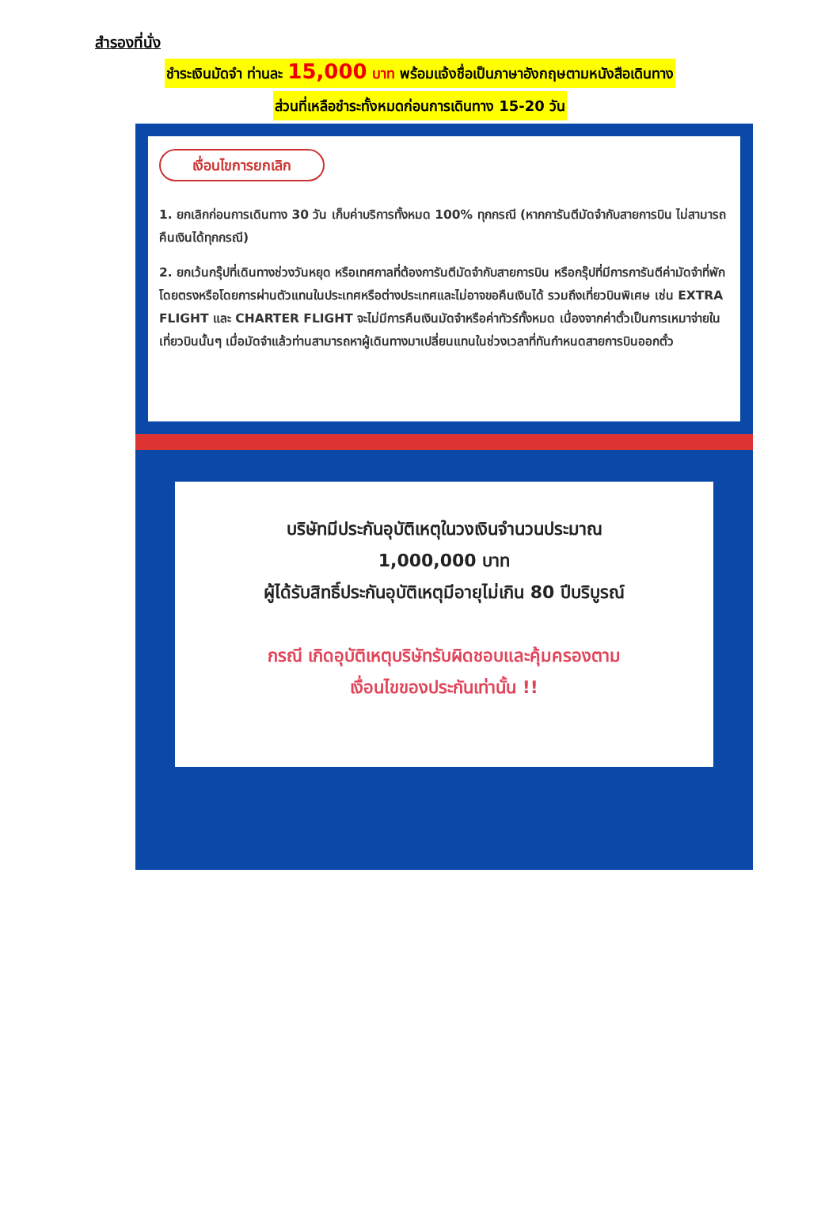สำรองที่นั่ง
ชำระเงินมัดจำ ท่านละ 15,000 บาท พร้อมแจ้งชื่อเป็นภาษาอังกฤษตามหนังสือเดินทาง
ส่วนที่เหลือชำระทั้งหมดก่อนการเดินทาง 15-20 วัน
เงื่อนไขการยกเลิก
1. ยกเลิกก่อนการเดินทาง 30 วัน เก็บค่าบริการทั้งหมด 100% ทุกกรณี (หากการันตีมัดจำกับสายการบิน ไม่สามารถคืนเงินได้ทุกกรณี)
2. ยกเว้นกรุ๊ปที่เดินทางช่วงวันหยุด หรือเทศกาลที่ต้องการันตีมัดจำกับสายการบิน หรือกรุ๊ปที่มีการการันตีค่ามัดจำที่พักโดยตรงหรือโดยการผ่านตัวแทนในประเทศหรือต่างประเทศและไม่อาจขอคืนเงินได้ รวมถึงเที่ยวบินพิเศษ เช่น EXTRA FLIGHT และ CHARTER FLIGHT จะไม่มีการคืนเงินมัดจำหรือค่าทัวร์ทั้งหมด เนื่องจากค่าตั๋วเป็นการเหมาจ่ายในเที่ยวบินนั้นๆ เมื่อมัดจำแล้วท่านสามารถหาผู้เดินทางมาเปลี่ยนแทนในช่วงเวลาที่ทันกำหนดสายการบินออกตั๋ว
บริษัทมีประกันอุบัติเหตุในวงเงินจำนวนประมาณ
1,000,000 บาท
ผู้ได้รับสิทธิ์ประกันอุบัติเหตุมีอายุไม่เกิน 80 ปีบริบูรณ์
กรณี เกิดอุบัติเหตุบริษัทรับผิดชอบและคุ้มครองตาม
เงื่อนไขของประกันเท่านั้น !!